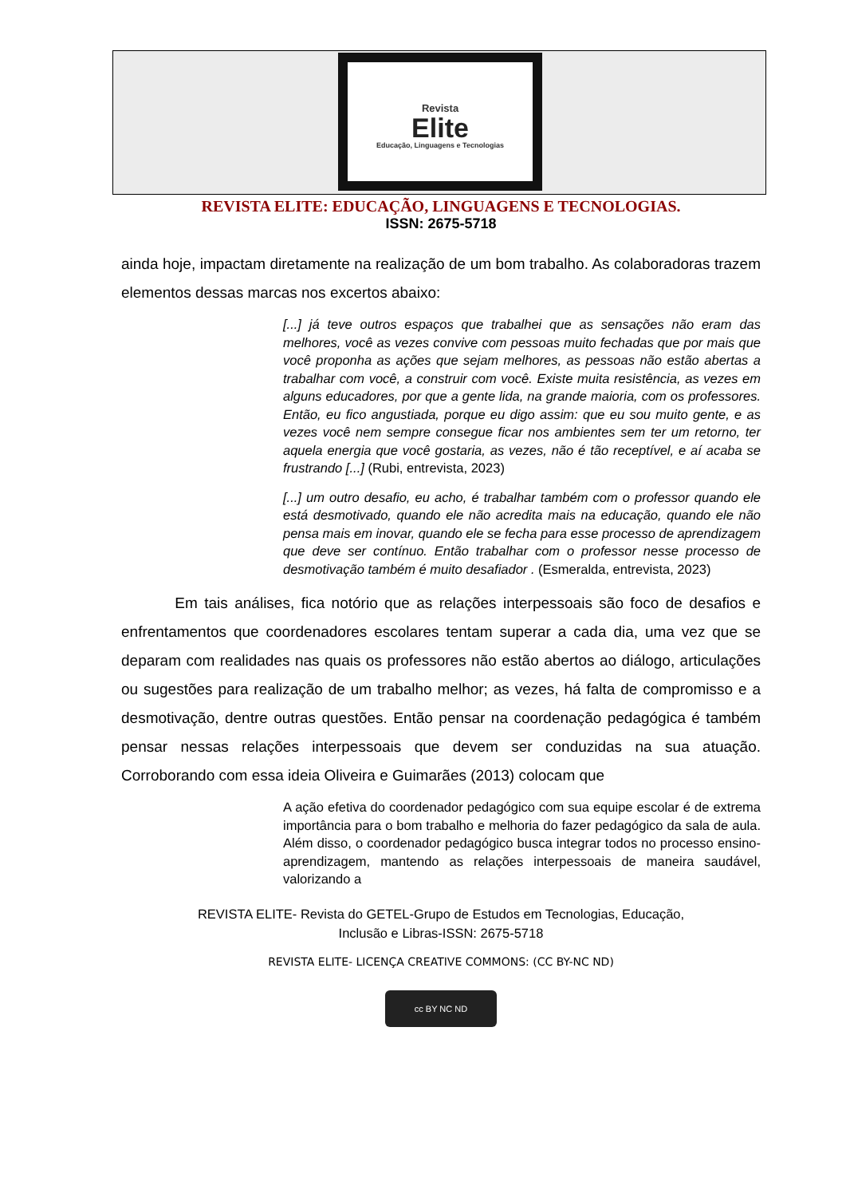Revista
Elite
Educação, Linguagens e Tecnologias
REVISTA ELITE: EDUCAÇÃO, LINGUAGENS E TECNOLOGIAS.
ISSN: 2675-5718
ainda hoje, impactam diretamente na realização de um bom trabalho. As colaboradoras trazem elementos dessas marcas nos excertos abaixo:
[...] já teve outros espaços que trabalhei que as sensações não eram das melhores, você as vezes convive com pessoas muito fechadas que por mais que você proponha as ações que sejam melhores, as pessoas não estão abertas a trabalhar com você, a construir com você. Existe muita resistência, as vezes em alguns educadores, por que a gente lida, na grande maioria, com os professores. Então, eu fico angustiada, porque eu digo assim: que eu sou muito gente, e as vezes você nem sempre consegue ficar nos ambientes sem ter um retorno, ter aquela energia que você gostaria, as vezes, não é tão receptível, e aí acaba se frustrando [...] (Rubi, entrevista, 2023)
[...] um outro desafio, eu acho, é trabalhar também com o professor quando ele está desmotivado, quando ele não acredita mais na educação, quando ele não pensa mais em inovar, quando ele se fecha para esse processo de aprendizagem que deve ser contínuo. Então trabalhar com o professor nesse processo de desmotivação também é muito desafiador . (Esmeralda, entrevista, 2023)
Em tais análises, fica notório que as relações interpessoais são foco de desafios e enfrentamentos que coordenadores escolares tentam superar a cada dia, uma vez que se deparam com realidades nas quais os professores não estão abertos ao diálogo, articulações ou sugestões para realização de um trabalho melhor; as vezes, há falta de compromisso e a desmotivação, dentre outras questões. Então pensar na coordenação pedagógica é também pensar nessas relações interpessoais que devem ser conduzidas na sua atuação. Corroborando com essa ideia Oliveira e Guimarães (2013) colocam que
A ação efetiva do coordenador pedagógico com sua equipe escolar é de extrema importância para o bom trabalho e melhoria do fazer pedagógico da sala de aula. Além disso, o coordenador pedagógico busca integrar todos no processo ensino-aprendizagem, mantendo as relações interpessoais de maneira saudável, valorizando a
REVISTA ELITE- Revista do GETEL-Grupo de Estudos em Tecnologias, Educação,
Inclusão e Libras-ISSN: 2675-5718
REVISTA ELITE- LICENÇA CREATIVE COMMONS: (CC BY-NC ND)
cc BY NC ND